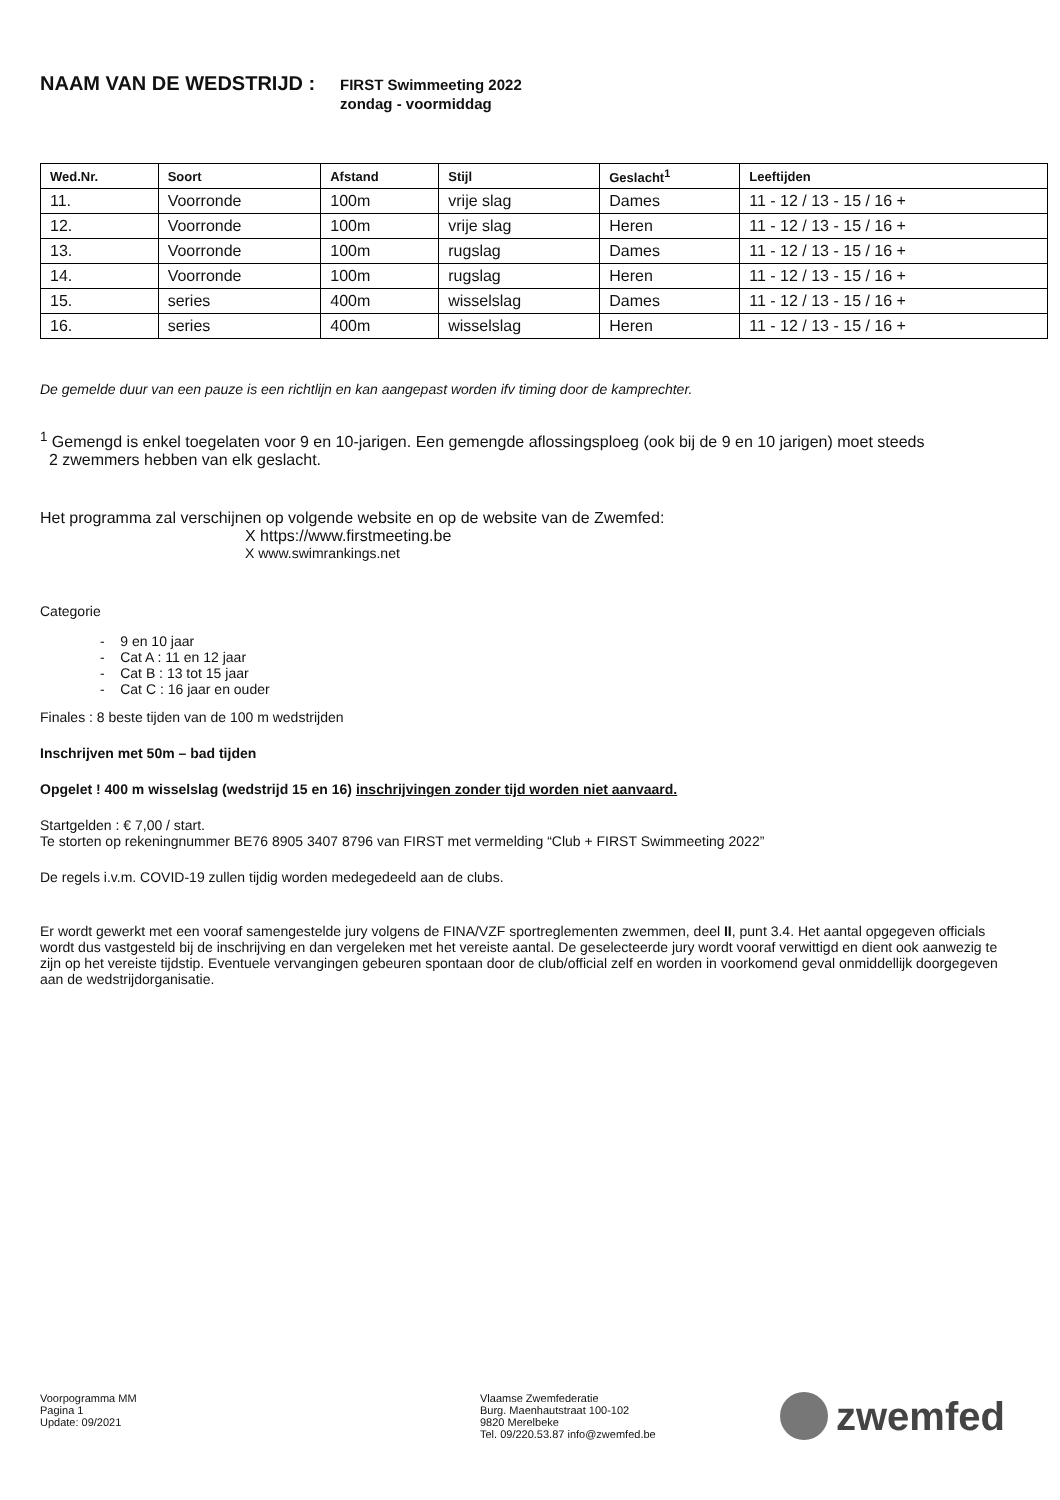NAAM VAN DE WEDSTRIJD :
FIRST Swimmeeting 2022
zondag - voormiddag
| Wed.Nr. | Soort | Afstand | Stijl | Geslacht<sup>1</sup> | Leeftijden |
| --- | --- | --- | --- | --- | --- |
| 11. | Voorronde | 100m | vrije slag | Dames | 11 - 12 / 13 - 15 / 16 + |
| 12. | Voorronde | 100m | vrije slag | Heren | 11 - 12 / 13 - 15 / 16 + |
| 13. | Voorronde | 100m | rugslag | Dames | 11 - 12 / 13 - 15 / 16 + |
| 14. | Voorronde | 100m | rugslag | Heren | 11 - 12 / 13 - 15 / 16 + |
| 15. | series | 400m | wisselslag | Dames | 11 - 12 / 13 - 15 / 16 + |
| 16. | series | 400m | wisselslag | Heren | 11 - 12 / 13 - 15 / 16 + |
De gemelde duur van een pauze is een richtlijn en kan aangepast worden ifv timing door de kamprechter.
<sup>1</sup> Gemengd is enkel toegelaten voor 9 en 10-jarigen. Een gemengde aflossingsploeg (ook bij de 9 en 10 jarigen) moet steeds
2 zwemmers hebben van elk geslacht.
Het programma zal verschijnen op volgende website en op de website van de Zwemfed:
X https://www.firstmeeting.be
X www.swimrankings.net
Categorie
- 9 en 10 jaar
- Cat A : 11 en 12 jaar
- Cat B : 13 tot 15 jaar
- Cat C : 16 jaar en ouder
Finales : 8 beste tijden van de 100 m wedstrijden
Inschrijven met 50m – bad tijden
Opgelet ! 400 m wisselslag (wedstrijd 15 en 16) inschrijvingen zonder tijd worden niet aanvaard.
Startgelden : € 7,00 / start.
Te storten op rekeningnummer BE76 8905 3407 8796 van FIRST met vermelding “Club + FIRST Swimmeeting 2022”
De regels i.v.m. COVID-19 zullen tijdig worden medegedeeld aan de clubs.
Er wordt gewerkt met een vooraf samengestelde jury volgens de FINA/VZF sportreglementen zwemmen, deel II, punt 3.4. Het aantal opgegeven officials wordt dus vastgesteld bij de inschrijving en dan vergeleken met het vereiste aantal. De geselecteerde jury wordt vooraf verwittigd en dient ook aanwezig te zijn op het vereiste tijdstip. Eventuele vervangingen gebeuren spontaan door de club/official zelf en worden in voorkomend geval onmiddellijk doorgegeven aan de wedstrijdorganisatie.
Voorpogramma MM
Pagina 1
Update: 09/2021
Vlaamse Zwemfederatie
Burg. Maenhautstraat 100-102
9820 Merelbeke
Tel. 09/220.53.87 info@zwemfed.be
zwemfed